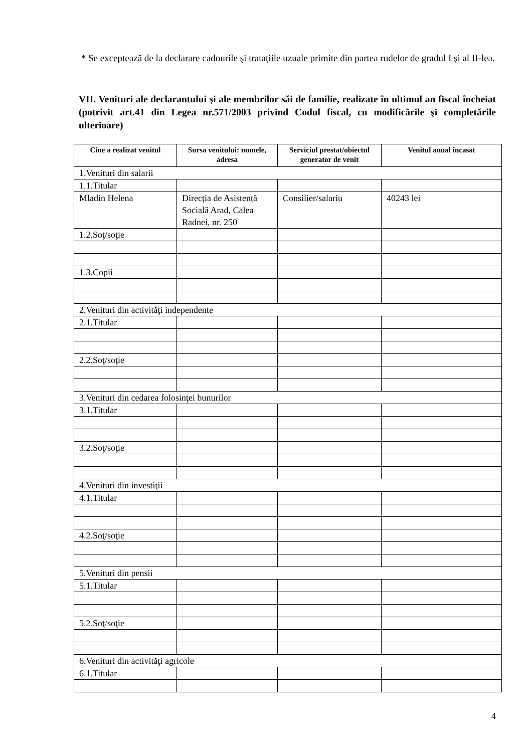* Se exceptează de la declarare cadourile şi trataţiile uzuale primite din partea rudelor de gradul I şi al II-lea.
VII. Venituri ale declarantului şi ale membrilor săi de familie, realizate în ultimul an fiscal încheiat (potrivit art.41 din Legea nr.571/2003 privind Codul fiscal, cu modificările şi completările ulterioare)
| Cine a realizat venitul | Sursa venitului: numele, adresa | Serviciul prestat/obiectul generator de venit | Venitul anual încasat |
| --- | --- | --- | --- |
| 1.Venituri din salarii | | | |
| 1.1.Titular | | | |
| Mladin Helena | Direcția de Asistență Socială Arad, Calea Radnei, nr. 250 | Consilier/salariu | 40243 lei |
| 1.2.Soţ/soţie | | | |
| 1.3.Copii | | | |
| 2.Venituri din activităţi independente | | | |
| 2.1.Titular | | | |
| 2.2.Soţ/soţie | | | |
| 3.Venituri din cedarea folosinţei bunurilor | | | |
| 3.1.Titular | | | |
| 3.2.Soţ/soţie | | | |
| 4.Venituri din investiţii | | | |
| 4.1.Titular | | | |
| 4.2.Soţ/soţie | | | |
| 5.Venituri din pensii | | | |
| 5.1.Titular | | | |
| 5.2.Soţ/soţie | | | |
| 6.Venituri din activităţi agricole | | | |
| 6.1.Titular | | | |
4